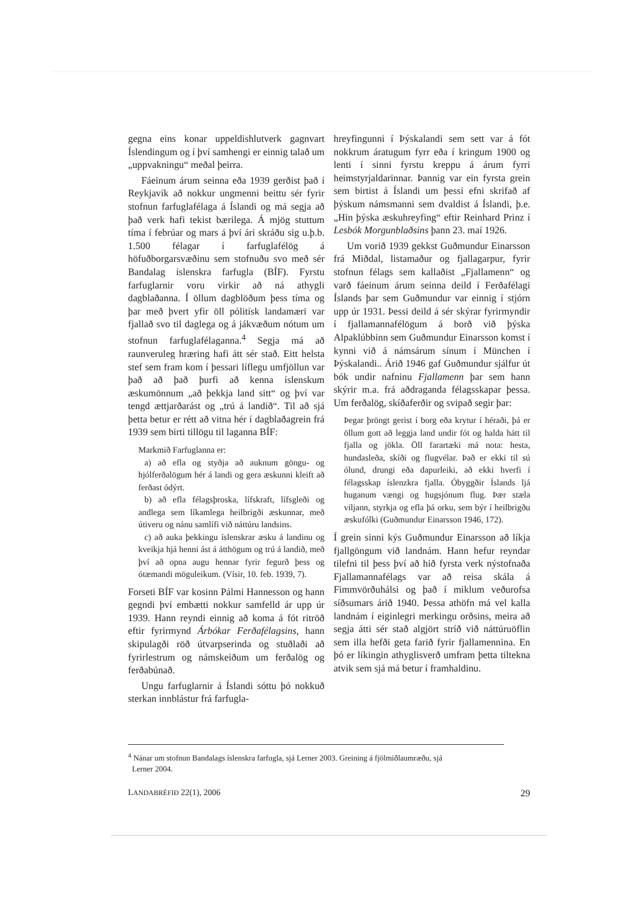gegna eins konar uppeldishlutverk gagnvart Íslendingum og í því samhengi er einnig talað um „uppvakningu“ meðal þeirra.
Fáeinum árum seinna eða 1939 gerðist það í Reykjavík að nokkur ungmenni beittu sér fyrir stofnun farfuglafélaga á Íslandi og má segja að það verk hafi tekist bærilega. Á mjög stuttum tíma í febrúar og mars á því ári skráðu sig u.þ.b. 1.500 félagar í farfuglafélög á höfuðborgarsvæðinu sem stofnuðu svo með sér Bandalag íslenskra farfugla (BÍF). Fyrstu farfuglarnir voru virkir að ná athygli dagblaðanna. Í öllum dagblöðum þess tíma og þar með þvert yfir öll pólitísk landamæri var fjallað svo til daglega og á jákvæðum nótum um stofnun farfuglafélaganna.<sup>4</sup> Segja má að raunveruleg hræring hafi átt sér stað. Eitt helsta stef sem fram kom í þessari líflegu umfjöllun var það að það þurfi að kenna íslenskum æskumönnum „að þekkja land sitt“ og því var tengd ættjarðarást og „trú á landið“. Til að sjá þetta betur er rétt að vitna hér í dagblaðagrein frá 1939 sem birti tillögu til laganna BÍF:
Markmið Farfuglanna er:
a) að efla og styðja að auknum göngu- og hjólferðalögum hér á landi og gera æskunni kleift að ferðast ódýrt.
b) að efla félagsþroska, lífskraft, lífsgleði og andlega sem líkamlega heilbrigði æskunnar, með útiveru og nánu samlífi við náttúru landsins.
c) að auka þekkingu íslenskrar æsku á landinu og kveikja hjá henni ást á átthögum og trú á landið, með því að opna augu hennar fyrir fegurð þess og ótæmandi möguleikum. (Vísir, 10. feb. 1939, 7).
Forseti BÍF var kosinn Pálmi Hannesson og hann gegndi því embætti nokkur samfelld ár upp úr 1939. Hann reyndi einnig að koma á fót ritröð eftir fyrirmynd Árbókar Ferðafélagsins, hann skipulagði röð útvarpserinda og stuðlaði að fyrirlestrum og námskeiðum um ferðalög og ferðabúnað.
Ungu farfuglarnir á Íslandi sóttu þó nokkuð sterkan innblástur frá farfugla-
hreyfingunni í Þýskalandi sem sett var á fót nokkrum áratugum fyrr eða í kringum 1900 og lenti í sinni fyrstu kreppu á árum fyrri heimstyrjaldarinnar. Þannig var ein fyrsta grein sem birtist á Íslandi um þessi efni skrifað af þýskum námsmanni sem dvaldist á Íslandi, þ.e. „Hin þýska æskuhreyfing“ eftir Reinhard Prinz í Lesbók Morgunblaðsins þann 23. maí 1926.
Um vorið 1939 gekkst Guðmundur Einarsson frá Miðdal, listamaður og fjallagarpur, fyrir stofnun félags sem kallaðist „Fjallamenn“ og varð fáeinum árum seinna deild í Ferðafélagi Íslands þar sem Guðmundur var einnig í stjórn upp úr 1931. Þessi deild á sér skýrar fyrirmyndir í fjallamannafélögum á borð við þýska Alpaklúbbinn sem Guðmundur Einarsson komst í kynni við á námsárum sínum í München í Þýskalandi.. Árið 1946 gaf Guðmundur sjálfur út bók undir nafninu Fjallamenn þar sem hann skýrir m.a. frá aðdraganda félagsskapar þessa. Um ferðalög, skíðaferðir og svipað segir þar:
Þegar þröngt gerist í borg eða krytur í héraði, þá er öllum gott að leggja land undir fót og halda hátt til fjalla og jökla. Öll farartæki má nota: hesta, hundasleða, skíði og flugvélar. Það er ekki til sú ólund, drungi eða dapurleiki, að ekki hverfi í félagsskap íslenzkra fjalla. Óbyggðir Íslands ljá huganum vængi og hugsjónum flug. Þær stæla viljann, styrkja og efla þá orku, sem býr í heilbrigðu æskufólki (Guðmundur Einarsson 1946, 172).
Í grein sinni kýs Guðmundur Einarsson að líkja fjallgöngum við landnám. Hann hefur reyndar tilefni til þess því að hið fyrsta verk nýstofnaða Fjallamannafélags var að reisa skála á Fimmvörðuhálsi og það í miklum veðurofsa síðsumars árið 1940. Þessa athöfn má vel kalla landnám í eiginlegri merkingu orðsins, meira að segja átti sér stað algjört stríð við náttúruöflin sem illa hefði geta farið fyrir fjallamennina. En þó er líkingin athyglisverð umfram þetta tiltekna atvik sem sjá má betur í framhaldinu.
<sup>4</sup> Nánar um stofnun Bandalags íslenskra farfugla, sjá Lerner 2003. Greining á fjölmiðlaumræðu, sjá
Lerner 2004.
LANDABRÉFIÐ 22(1), 2006 29